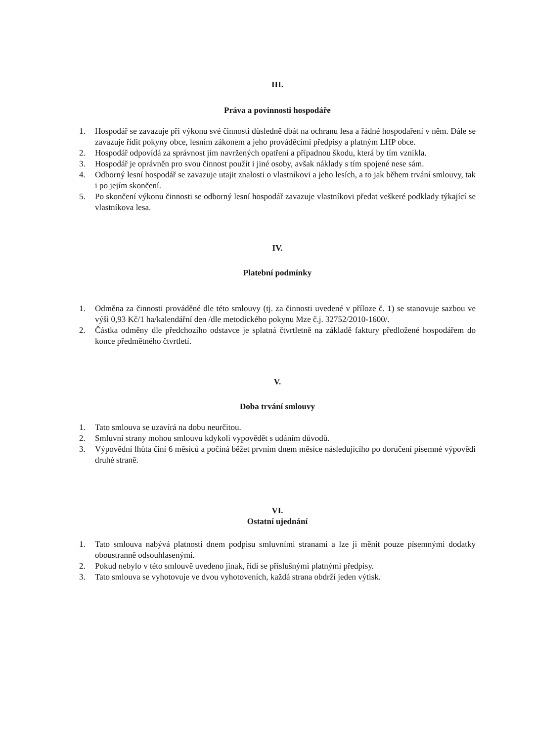III.
Práva a povinnosti hospodáře
1. Hospodář se zavazuje při výkonu své činnosti důsledně dbát na ochranu lesa a řádné hospodaření v něm. Dále se zavazuje řídit pokyny obce, lesním zákonem a jeho prováděcími předpisy a platným LHP obce.
2. Hospodář odpovídá za správnost jím navržených opatření a případnou škodu, která by tím vznikla.
3. Hospodář je oprávněn pro svou činnost použít i jiné osoby, avšak náklady s tím spojené nese sám.
4. Odborný lesní hospodář se zavazuje utajit znalosti o vlastníkovi a jeho lesích, a to jak během trvání smlouvy, tak i po jejím skončení.
5. Po skončení výkonu činnosti se odborný lesní hospodář zavazuje vlastníkovi předat veškeré podklady týkající se vlastníkova lesa.
IV.
Platební podmínky
1. Odměna za činnosti prováděné dle této smlouvy (tj. za činnosti uvedené v příloze č. 1) se stanovuje sazbou ve výši 0,93 Kč/1 ha/kalendářní den /dle metodického pokynu Mze č.j. 32752/2010-1600/.
2. Částka odměny dle předchozího odstavce je splatná čtvrtletně na základě faktury předložené hospodářem do konce předmětného čtvrtletí.
V.
Doba trvání smlouvy
1. Tato smlouva se uzavírá na dobu neurčitou.
2. Smluvní strany mohou smlouvu kdykoli vypovědět s udáním důvodů.
3. Výpovědní lhůta činí 6 měsíců a počíná běžet prvním dnem měsíce následujícího po doručení písemné výpovědi druhé straně.
VI.
Ostatní ujednání
1. Tato smlouva nabývá platnosti dnem podpisu smluvními stranami a lze ji měnit pouze písemnými dodatky oboustranně odsouhlasenými.
2. Pokud nebylo v této smlouvě uvedeno jinak, řídí se příslušnými platnými předpisy.
3. Tato smlouva se vyhotovuje ve dvou vyhotoveních, každá strana obdrží jeden výtisk.